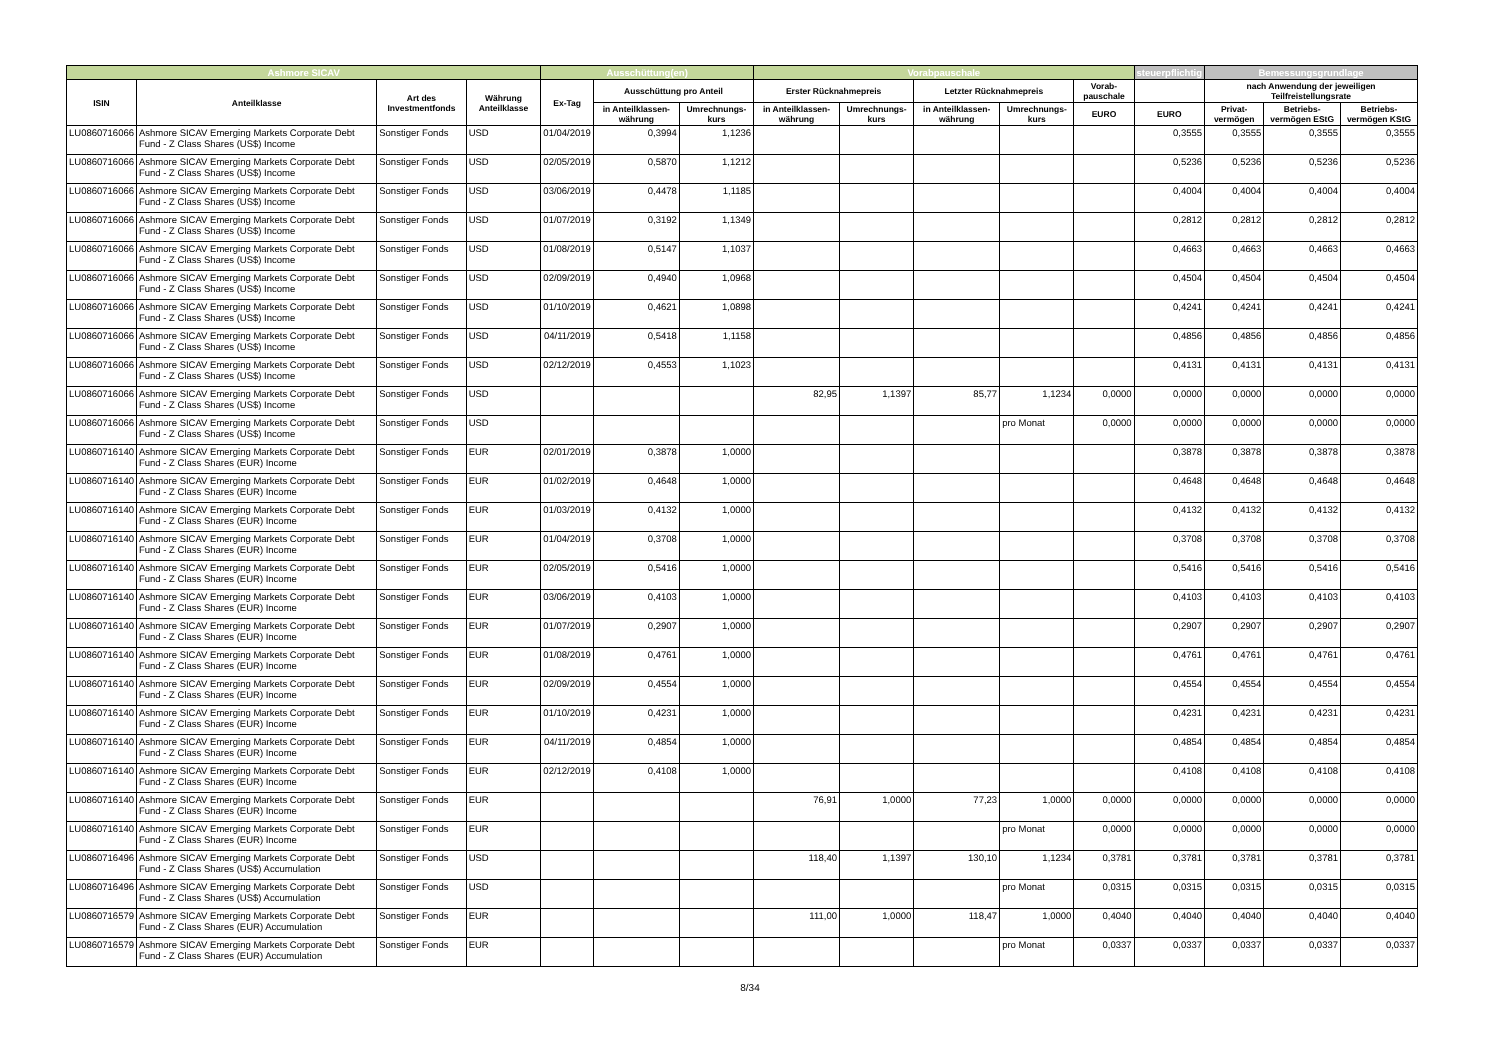| Ashmore SICAV | | | | Ausschüttung(en) | | | Vorabpauschale | | | | | steuerpflichtig | Bemessungsgrundlage | | |
| --- | --- | --- | --- | --- | --- | --- | --- | --- | --- | --- | --- | --- | --- | --- | --- |
| ISIN | Anteilklasse | Art des Investmentfonds | Währung Anteilklasse | Ex-Tag | Ausschüttung pro Anteil | | Erster Rücknahmepreis | | Letzter Rücknahmepreis | | Vorab-pauschale | | nach Anwendung der jeweiligen Teilfreistellungsrate | | |
| | | | | | in Anteilklassen-währung | Umrechnungs-kurs | in Anteilklassen-währung | Umrechnungs-kurs | in Anteilklassen-währung | Umrechnungs-kurs | EURO | EURO | Privat-vermögen | Betriebs-vermögen EStG | Betriebs-vermögen KStG |
| LU0860716066 | Ashmore SICAV Emerging Markets Corporate Debt Fund - Z Class Shares (US$) Income | Sonstiger Fonds | USD | 01/04/2019 | 0,3994 | 1,1236 | | | | | | 0,3555 | 0,3555 | 0,3555 | 0,3555 |
| LU0860716066 | Ashmore SICAV Emerging Markets Corporate Debt Fund - Z Class Shares (US$) Income | Sonstiger Fonds | USD | 02/05/2019 | 0,5870 | 1,1212 | | | | | | 0,5236 | 0,5236 | 0,5236 | 0,5236 |
| LU0860716066 | Ashmore SICAV Emerging Markets Corporate Debt Fund - Z Class Shares (US$) Income | Sonstiger Fonds | USD | 03/06/2019 | 0,4478 | 1,1185 | | | | | | 0,4004 | 0,4004 | 0,4004 | 0,4004 |
| LU0860716066 | Ashmore SICAV Emerging Markets Corporate Debt Fund - Z Class Shares (US$) Income | Sonstiger Fonds | USD | 01/07/2019 | 0,3192 | 1,1349 | | | | | | 0,2812 | 0,2812 | 0,2812 | 0,2812 |
| LU0860716066 | Ashmore SICAV Emerging Markets Corporate Debt Fund - Z Class Shares (US$) Income | Sonstiger Fonds | USD | 01/08/2019 | 0,5147 | 1,1037 | | | | | | 0,4663 | 0,4663 | 0,4663 | 0,4663 |
| LU0860716066 | Ashmore SICAV Emerging Markets Corporate Debt Fund - Z Class Shares (US$) Income | Sonstiger Fonds | USD | 02/09/2019 | 0,4940 | 1,0968 | | | | | | 0,4504 | 0,4504 | 0,4504 | 0,4504 |
| LU0860716066 | Ashmore SICAV Emerging Markets Corporate Debt Fund - Z Class Shares (US$) Income | Sonstiger Fonds | USD | 01/10/2019 | 0,4621 | 1,0898 | | | | | | 0,4241 | 0,4241 | 0,4241 | 0,4241 |
| LU0860716066 | Ashmore SICAV Emerging Markets Corporate Debt Fund - Z Class Shares (US$) Income | Sonstiger Fonds | USD | 04/11/2019 | 0,5418 | 1,1158 | | | | | | 0,4856 | 0,4856 | 0,4856 | 0,4856 |
| LU0860716066 | Ashmore SICAV Emerging Markets Corporate Debt Fund - Z Class Shares (US$) Income | Sonstiger Fonds | USD | 02/12/2019 | 0,4553 | 1,1023 | | | | | | 0,4131 | 0,4131 | 0,4131 | 0,4131 |
| LU0860716066 | Ashmore SICAV Emerging Markets Corporate Debt Fund - Z Class Shares (US$) Income | Sonstiger Fonds | USD | | | | 82,95 | 1,1397 | 85,77 | 1,1234 | 0,0000 | 0,0000 | 0,0000 | 0,0000 | 0,0000 |
| LU0860716066 | Ashmore SICAV Emerging Markets Corporate Debt Fund - Z Class Shares (US$) Income | Sonstiger Fonds | USD | | | | | | | pro Monat | 0,0000 | 0,0000 | 0,0000 | 0,0000 | 0,0000 |
| LU0860716140 | Ashmore SICAV Emerging Markets Corporate Debt Fund - Z Class Shares (EUR) Income | Sonstiger Fonds | EUR | 02/01/2019 | 0,3878 | 1,0000 | | | | | | 0,3878 | 0,3878 | 0,3878 | 0,3878 |
| LU0860716140 | Ashmore SICAV Emerging Markets Corporate Debt Fund - Z Class Shares (EUR) Income | Sonstiger Fonds | EUR | 01/02/2019 | 0,4648 | 1,0000 | | | | | | 0,4648 | 0,4648 | 0,4648 | 0,4648 |
| LU0860716140 | Ashmore SICAV Emerging Markets Corporate Debt Fund - Z Class Shares (EUR) Income | Sonstiger Fonds | EUR | 01/03/2019 | 0,4132 | 1,0000 | | | | | | 0,4132 | 0,4132 | 0,4132 | 0,4132 |
| LU0860716140 | Ashmore SICAV Emerging Markets Corporate Debt Fund - Z Class Shares (EUR) Income | Sonstiger Fonds | EUR | 01/04/2019 | 0,3708 | 1,0000 | | | | | | 0,3708 | 0,3708 | 0,3708 | 0,3708 |
| LU0860716140 | Ashmore SICAV Emerging Markets Corporate Debt Fund - Z Class Shares (EUR) Income | Sonstiger Fonds | EUR | 02/05/2019 | 0,5416 | 1,0000 | | | | | | 0,5416 | 0,5416 | 0,5416 | 0,5416 |
| LU0860716140 | Ashmore SICAV Emerging Markets Corporate Debt Fund - Z Class Shares (EUR) Income | Sonstiger Fonds | EUR | 03/06/2019 | 0,4103 | 1,0000 | | | | | | 0,4103 | 0,4103 | 0,4103 | 0,4103 |
| LU0860716140 | Ashmore SICAV Emerging Markets Corporate Debt Fund - Z Class Shares (EUR) Income | Sonstiger Fonds | EUR | 01/07/2019 | 0,2907 | 1,0000 | | | | | | 0,2907 | 0,2907 | 0,2907 | 0,2907 |
| LU0860716140 | Ashmore SICAV Emerging Markets Corporate Debt Fund - Z Class Shares (EUR) Income | Sonstiger Fonds | EUR | 01/08/2019 | 0,4761 | 1,0000 | | | | | | 0,4761 | 0,4761 | 0,4761 | 0,4761 |
| LU0860716140 | Ashmore SICAV Emerging Markets Corporate Debt Fund - Z Class Shares (EUR) Income | Sonstiger Fonds | EUR | 02/09/2019 | 0,4554 | 1,0000 | | | | | | 0,4554 | 0,4554 | 0,4554 | 0,4554 |
| LU0860716140 | Ashmore SICAV Emerging Markets Corporate Debt Fund - Z Class Shares (EUR) Income | Sonstiger Fonds | EUR | 01/10/2019 | 0,4231 | 1,0000 | | | | | | 0,4231 | 0,4231 | 0,4231 | 0,4231 |
| LU0860716140 | Ashmore SICAV Emerging Markets Corporate Debt Fund - Z Class Shares (EUR) Income | Sonstiger Fonds | EUR | 04/11/2019 | 0,4854 | 1,0000 | | | | | | 0,4854 | 0,4854 | 0,4854 | 0,4854 |
| LU0860716140 | Ashmore SICAV Emerging Markets Corporate Debt Fund - Z Class Shares (EUR) Income | Sonstiger Fonds | EUR | 02/12/2019 | 0,4108 | 1,0000 | | | | | | 0,4108 | 0,4108 | 0,4108 | 0,4108 |
| LU0860716140 | Ashmore SICAV Emerging Markets Corporate Debt Fund - Z Class Shares (EUR) Income | Sonstiger Fonds | EUR | | | | 76,91 | 1,0000 | 77,23 | 1,0000 | 0,0000 | 0,0000 | 0,0000 | 0,0000 | 0,0000 |
| LU0860716140 | Ashmore SICAV Emerging Markets Corporate Debt Fund - Z Class Shares (EUR) Income | Sonstiger Fonds | EUR | | | | | | | pro Monat | 0,0000 | 0,0000 | 0,0000 | 0,0000 | 0,0000 |
| LU0860716496 | Ashmore SICAV Emerging Markets Corporate Debt Fund - Z Class Shares (US$) Accumulation | Sonstiger Fonds | USD | | | | 118,40 | 1,1397 | 130,10 | 1,1234 | 0,3781 | 0,3781 | 0,3781 | 0,3781 | 0,3781 |
| LU0860716496 | Ashmore SICAV Emerging Markets Corporate Debt Fund - Z Class Shares (US$) Accumulation | Sonstiger Fonds | USD | | | | | | | pro Monat | 0,0315 | 0,0315 | 0,0315 | 0,0315 | 0,0315 |
| LU0860716579 | Ashmore SICAV Emerging Markets Corporate Debt Fund - Z Class Shares (EUR) Accumulation | Sonstiger Fonds | EUR | | | | 111,00 | 1,0000 | 118,47 | 1,0000 | 0,4040 | 0,4040 | 0,4040 | 0,4040 | 0,4040 |
| LU0860716579 | Ashmore SICAV Emerging Markets Corporate Debt Fund - Z Class Shares (EUR) Accumulation | Sonstiger Fonds | EUR | | | | | | | pro Monat | 0,0337 | 0,0337 | 0,0337 | 0,0337 | 0,0337 |
8/34